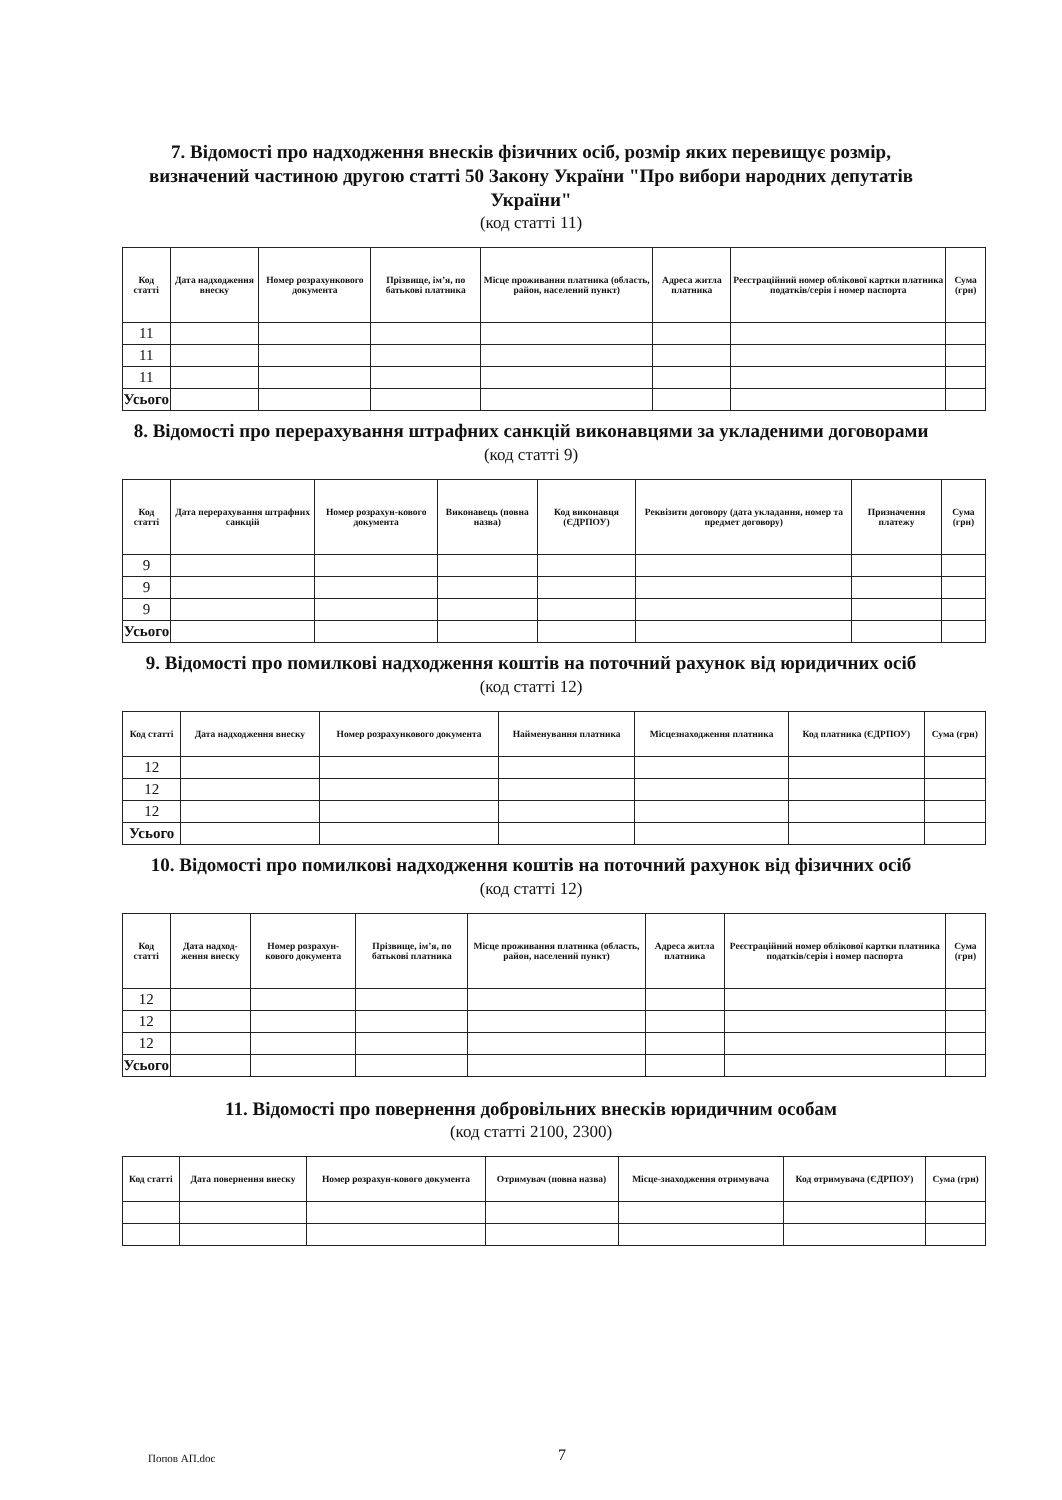7. Відомості про надходження внесків фізичних осіб, розмір яких перевищує розмір, визначений частиною другою статті 50 Закону України "Про вибори народних депутатів України"
(код статті 11)
| Код статті | Дата надходження внеску | Номер розрахункового документа | Прізвище, ім’я, по батькові платника | Місце проживання платника (область, район, населений пункт) | Адреса житла платника | Реєстраційний номер облікової картки платника податків/серія і номер паспорта | Сума (грн) |
| --- | --- | --- | --- | --- | --- | --- | --- |
| 11 | | | | | | | |
| 11 | | | | | | | |
| 11 | | | | | | | |
| Усього | | | | | | | |
8. Відомості про перерахування штрафних санкцій виконавцями за укладеними договорами
(код статті 9)
| Код статті | Дата перерахування штрафних санкцій | Номер розрахун-кового документа | Виконавець (повна назва) | Код виконавця (ЄДРПОУ) | Реквізити договору (дата укладання, номер та предмет договору) | Призначення платежу | Сума (грн) |
| --- | --- | --- | --- | --- | --- | --- | --- |
| 9 | | | | | | | |
| 9 | | | | | | | |
| 9 | | | | | | | |
| Усього | | | | | | | |
9. Відомості про помилкові надходження коштів на поточний рахунок від юридичних осіб
(код статті 12)
| Код статті | Дата надходження внеску | Номер розрахункового документа | Найменування платника | Місцезнаходження платника | Код платника (ЄДРПОУ) | Сума (грн) |
| --- | --- | --- | --- | --- | --- | --- |
| 12 | | | | | | |
| 12 | | | | | | |
| 12 | | | | | | |
| Усього | | | | | | |
10. Відомості про помилкові надходження коштів на поточний рахунок від фізичних осіб
(код статті 12)
| Код статті | Дата надход-ження внеску | Номер розрахун-кового документа | Прізвище, ім’я, по батькові платника | Місце проживання платника (область, район, населений пункт) | Адреса житла платника | Реєстраційний номер облікової картки платника податків/серія і номер паспорта | Сума (грн) |
| --- | --- | --- | --- | --- | --- | --- | --- |
| 12 | | | | | | | |
| 12 | | | | | | | |
| 12 | | | | | | | |
| Усього | | | | | | | |
11. Відомості про повернення добровільних внесків юридичним особам
(код статті 2100, 2300)
| Код статті | Дата повернення внеску | Номер розрахун-кового документа | Отримувач (повна назва) | Місце-знаходження отримувача | Код отримувача (ЄДРПОУ) | Сума (грн) |
| --- | --- | --- | --- | --- | --- | --- |
Попов АП.doc 7